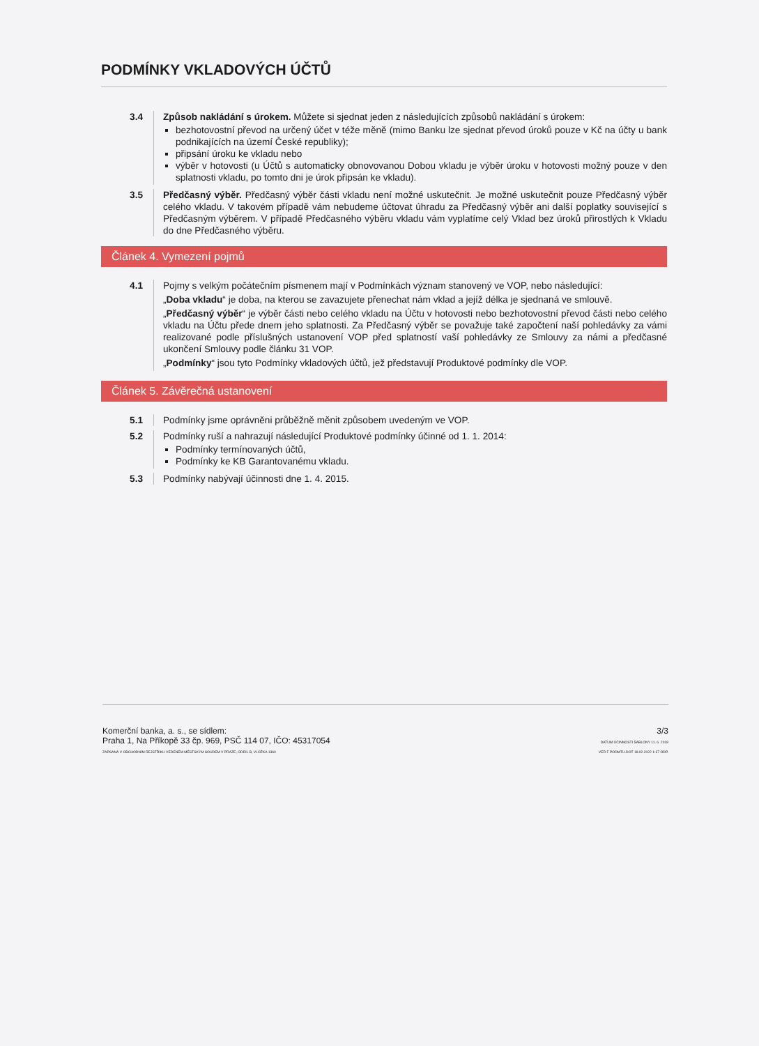PODMÍNKY VKLADOVÝCH ÚČTŮ
3.4 Způsob nakládání s úrokem. Můžete si sjednat jeden z následujících způsobů nakládání s úrokem:
bezhotovostní převod na určený účet v téže měně (mimo Banku lze sjednat převod úroků pouze v Kč na účty u bank podnikajících na území České republiky);
připsání úroku ke vkladu nebo
výběr v hotovosti (u Účtů s automaticky obnovovanou Dobou vkladu je výběr úroku v hotovosti možný pouze v den splatnosti vkladu, po tomto dni je úrok připsán ke vkladu).
3.5 Předčasný výběr. Předčasný výběr části vkladu není možné uskutečnit. Je možné uskutečnit pouze Předčasný výběr celého vkladu. V takovém případě vám nebudeme účtovat úhradu za Předčasný výběr ani další poplatky související s Předčasným výběrem. V případě Předčasného výběru vkladu vám vyplatíme celý Vklad bez úroků přirostlých k Vkladu do dne Předčasného výběru.
Článek 4. Vymezení pojmů
4.1 Pojmy s velkým počátečním písmenem mají v Podmínkách význam stanovený ve VOP, nebo následující:
„Doba vkladu“ je doba, na kterou se zavazujete přenechat nám vklad a jejíž délka je sjednaná ve smlouvě.
„Předčasný výběr“ je výběr části nebo celého vkladu na Účtu v hotovosti nebo bezhotovostní převod části nebo celého vkladu na Účtu přede dnem jeho splatnosti. Za Předčasný výběr se považuje také započtení naší pohledávky za vámi realizované podle příslušných ustanovení VOP před splatností vaší pohledávky ze Smlouvy za námi a předčasné ukončení Smlouvy podle článku 31 VOP.
„Podmínky“ jsou tyto Podmínky vkladových účtů, jež představují Produktové podmínky dle VOP.
Článek 5. Závěrečná ustanovení
5.1 Podmínky jsme oprávněni průběžně měnit způsobem uvedeným ve VOP.
5.2 Podmínky ruší a nahrazují následující Produktové podmínky účinné od 1. 1. 2014:
Podmínky termínovaných účtů,
Podmínky ke KB Garantovanému vkladu.
5.3 Podmínky nabývají účinnosti dne 1. 4. 2015.
Komerční banka, a. s., se sídlem:
Praha 1, Na Příkopě 33 čp. 969, PSČ 114 07, IČO: 45317054
ZAPSANÁ V OBCHODNÍM REJSTŘÍKU VEDENÉM MĚSTSKÝM SOUDEM V PRAZE, ODDÍL B, VLOŽKA 1360
3/3
DATUM ÚČINNOSTI ŠABLONY 11. 6. 2018
VER F PODMTU.DOT 18.02.2022 1:37 ODP.